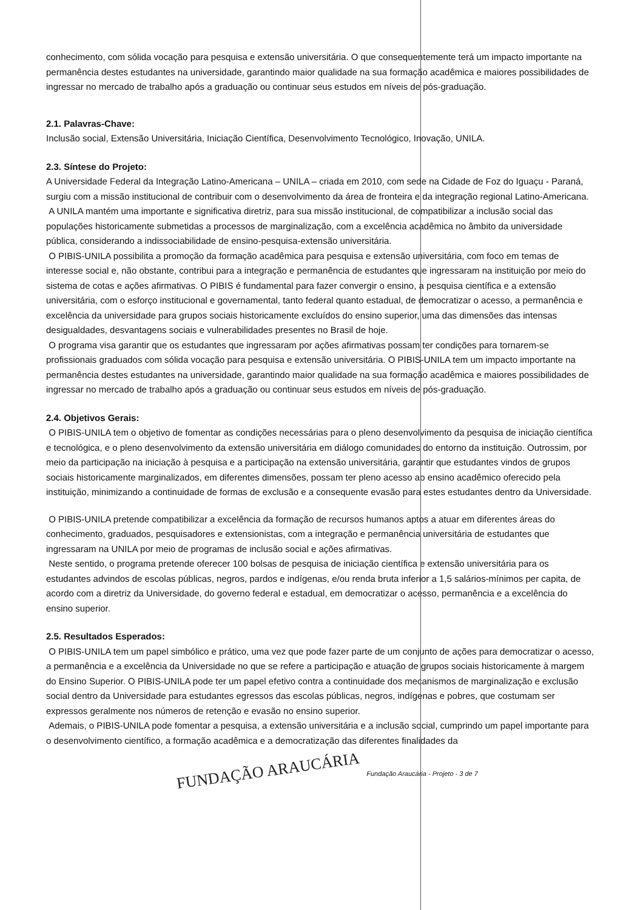conhecimento, com sólida vocação para pesquisa e extensão universitária. O que consequentemente terá um impacto importante na permanência destes estudantes na universidade, garantindo maior qualidade na sua formação acadêmica e maiores possibilidades de ingressar no mercado de trabalho após a graduação ou continuar seus estudos em níveis de pós-graduação.
2.1. Palavras-Chave:
Inclusão social, Extensão Universitária, Iniciação Científica, Desenvolvimento Tecnológico, Inovação, UNILA.
2.3. Síntese do Projeto:
A Universidade Federal da Integração Latino-Americana – UNILA – criada em 2010, com sede na Cidade de Foz do Iguaçu - Paraná, surgiu com a missão institucional de contribuir com o desenvolvimento da área de fronteira e da integração regional Latino-Americana.
A UNILA mantém uma importante e significativa diretriz, para sua missão institucional, de compatibilizar a inclusão social das populações historicamente submetidas a processos de marginalização, com a excelência acadêmica no âmbito da universidade pública, considerando a indissociabilidade de ensino-pesquisa-extensão universitária.
O PIBIS-UNILA possibilita a promoção da formação acadêmica para pesquisa e extensão universitária, com foco em temas de interesse social e, não obstante, contribui para a integração e permanência de estudantes que ingressaram na instituição por meio do sistema de cotas e ações afirmativas. O PIBIS é fundamental para fazer convergir o ensino, a pesquisa científica e a extensão universitária, com o esforço institucional e governamental, tanto federal quanto estadual, de democratizar o acesso, a permanência e excelência da universidade para grupos sociais historicamente excluídos do ensino superior, uma das dimensões das intensas desigualdades, desvantagens sociais e vulnerabilidades presentes no Brasil de hoje.
O programa visa garantir que os estudantes que ingressaram por ações afirmativas possam ter condições para tornarem-se profissionais graduados com sólida vocação para pesquisa e extensão universitária. O PIBIS-UNILA tem um impacto importante na permanência destes estudantes na universidade, garantindo maior qualidade na sua formação acadêmica e maiores possibilidades de ingressar no mercado de trabalho após a graduação ou continuar seus estudos em níveis de pós-graduação.
2.4. Objetivos Gerais:
O PIBIS-UNILA tem o objetivo de fomentar as condições necessárias para o pleno desenvolvimento da pesquisa de iniciação científica e tecnológica, e o pleno desenvolvimento da extensão universitária em diálogo comunidades do entorno da instituição. Outrossim, por meio da participação na iniciação à pesquisa e a participação na extensão universitária, garantir que estudantes vindos de grupos sociais historicamente marginalizados, em diferentes dimensões, possam ter pleno acesso ao ensino acadêmico oferecido pela instituição, minimizando a continuidade de formas de exclusão e a consequente evasão para estes estudantes dentro da Universidade.
O PIBIS-UNILA pretende compatibilizar a excelência da formação de recursos humanos aptos a atuar em diferentes áreas do conhecimento, graduados, pesquisadores e extensionistas, com a integração e permanência universitária de estudantes que ingressaram na UNILA por meio de programas de inclusão social e ações afirmativas.
Neste sentido, o programa pretende oferecer 100 bolsas de pesquisa de iniciação científica e extensão universitária para os estudantes advindos de escolas públicas, negros, pardos e indígenas, e/ou renda bruta inferior a 1,5 salários-mínimos per capita, de acordo com a diretriz da Universidade, do governo federal e estadual, em democratizar o acesso, permanência e a excelência do ensino superior.
2.5. Resultados Esperados:
O PIBIS-UNILA tem um papel simbólico e prático, uma vez que pode fazer parte de um conjunto de ações para democratizar o acesso, a permanência e a excelência da Universidade no que se refere a participação e atuação de grupos sociais historicamente à margem do Ensino Superior. O PIBIS-UNILA pode ter um papel efetivo contra a continuidade dos mecanismos de marginalização e exclusão social dentro da Universidade para estudantes egressos das escolas públicas, negros, indígenas e pobres, que costumam ser expressos geralmente nos números de retenção e evasão no ensino superior.
Ademais, o PIBIS-UNILA pode fomentar a pesquisa, a extensão universitária e a inclusão social, cumprindo um papel importante para o desenvolvimento científico, a formação acadêmica e a democratização das diferentes finalidades da
FUNDAÇÃO ARAUCÁRIA Fundação Araucária - Projeto - 3 de 7